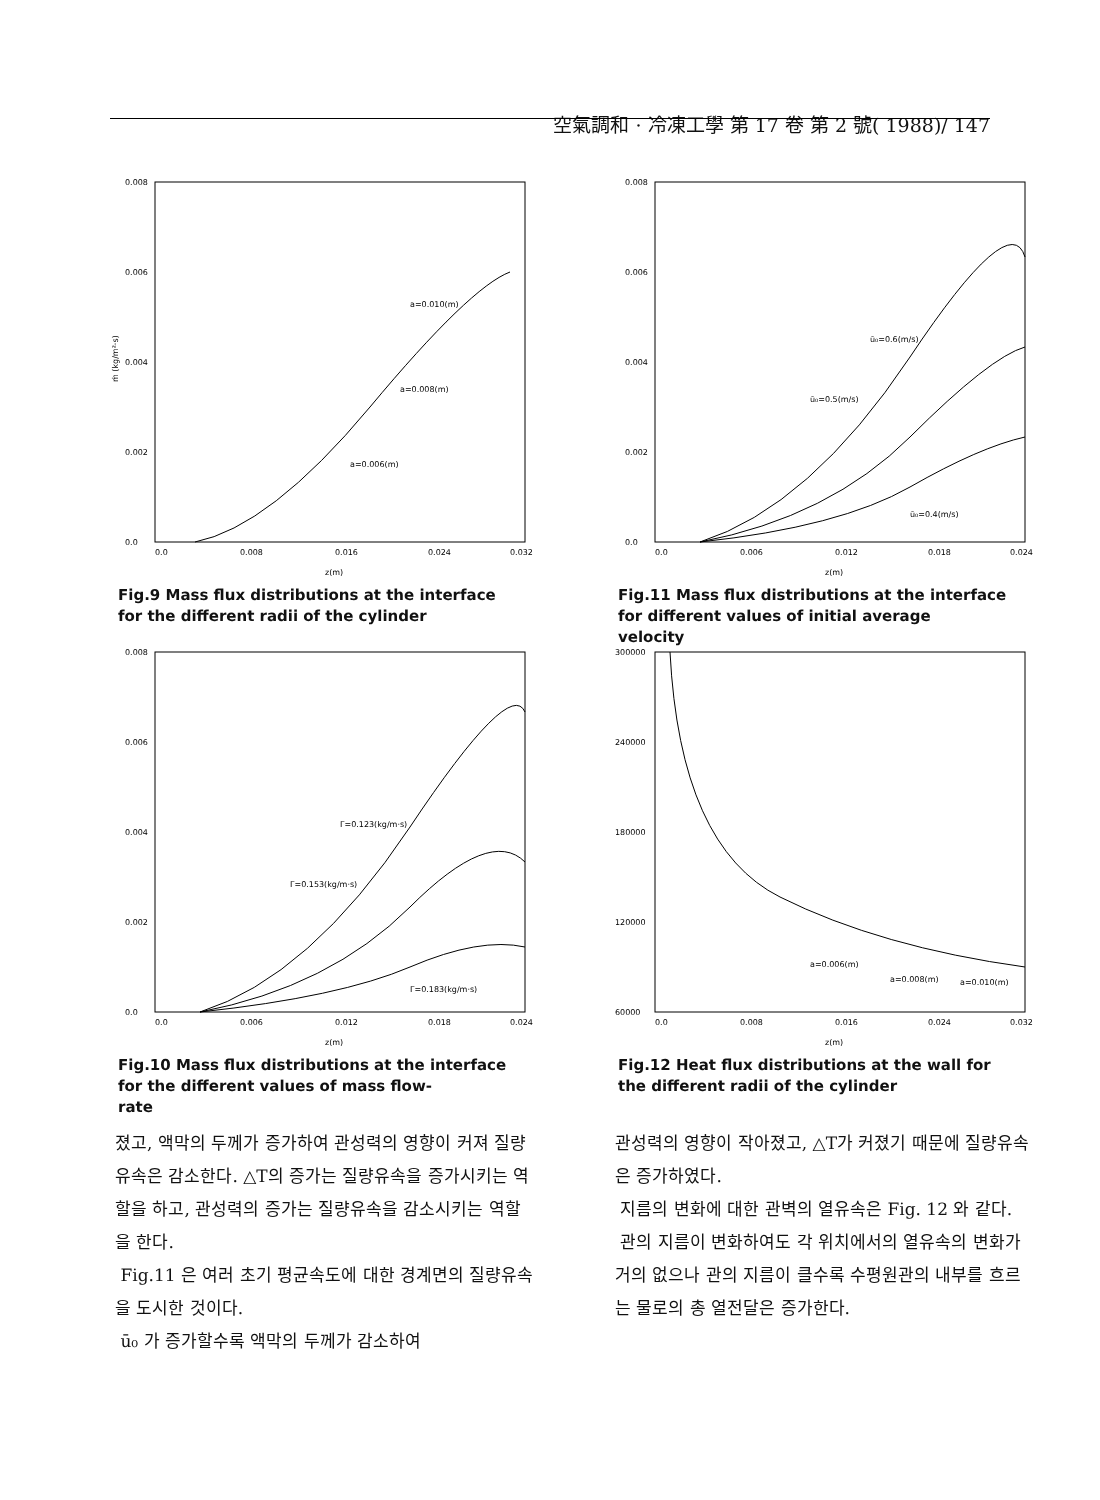空氣調和 · 冷凍工學 第 17 卷 第 2 號( 1988)/ 147
0.008
0.006
0.004
0.002
0.0
0.0
0.008
0.016
0.024
0.032
z(m)
ṁ (kg/m²·s)
a=0.010(m)
a=0.008(m)
a=0.006(m)
Fig.9 Mass flux distributions at the interface
for the different radii of the cylinder
0.008
0.006
0.004
0.002
0.0
0.0
0.006
0.012
0.018
0.024
z(m)
ū₀=0.6(m/s)
ū₀=0.5(m/s)
ū₀=0.4(m/s)
Fig.11 Mass flux distributions at the interface
for different values of initial average
velocity
0.008
0.006
0.004
0.002
0.0
0.0
0.006
0.012
0.018
0.024
z(m)
Γ=0.123(kg/m·s)
Γ=0.153(kg/m·s)
Γ=0.183(kg/m·s)
Fig.10 Mass flux distributions at the interface
for the different values of mass flow-
rate
300000
240000
180000
120000
60000
0.0
0.008
0.016
0.024
0.032
z(m)
a=0.006(m)
a=0.008(m)
a=0.010(m)
Fig.12 Heat flux distributions at the wall for
the different radii of the cylinder
졌고, 액막의 두께가 증가하여 관성력의 영향이 커져 질량유속은 감소한다. △T의 증가는 질량유속을 증가시키는 역할을 하고, 관성력의 증가는 질량유속을 감소시키는 역할을 한다.
Fig.11 은 여러 초기 평균속도에 대한 경계면의 질량유속을 도시한 것이다.
ū₀ 가 증가할수록 액막의 두께가 감소하여
관성력의 영향이 작아졌고, △T가 커졌기 때문에 질량유속은 증가하였다.
지름의 변화에 대한 관벽의 열유속은 Fig. 12 와 같다.
관의 지름이 변화하여도 각 위치에서의 열유속의 변화가 거의 없으나 관의 지름이 클수록 수평원관의 내부를 흐르는 물로의 총 열전달은 증가한다.